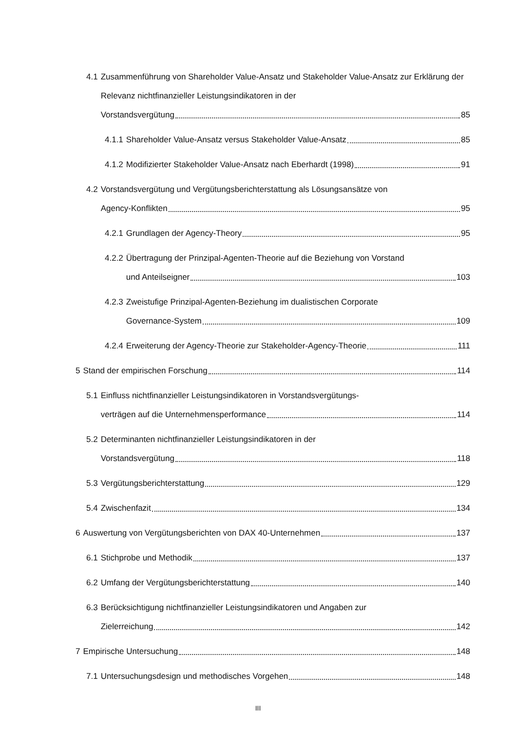4.1 Zusammenführung von Shareholder Value-Ansatz und Stakeholder Value-Ansatz zur Erklärung der Relevanz nichtfinanzieller Leistungsindikatoren in der
Vorstandsvergütung 85
4.1.1 Shareholder Value-Ansatz versus Stakeholder Value-Ansatz 85
4.1.2 Modifizierter Stakeholder Value-Ansatz nach Eberhardt (1998) 91
4.2 Vorstandsvergütung und Vergütungsberichterstattung als Lösungsansätze von
Agency-Konflikten 95
4.2.1 Grundlagen der Agency-Theory 95
4.2.2 Übertragung der Prinzipal-Agenten-Theorie auf die Beziehung von Vorstand
und Anteilseigner 103
4.2.3 Zweistufige Prinzipal-Agenten-Beziehung im dualistischen Corporate
Governance-System 109
4.2.4 Erweiterung der Agency-Theorie zur Stakeholder-Agency-Theorie 111
5 Stand der empirischen Forschung 114
5.1 Einfluss nichtfinanzieller Leistungsindikatoren in Vorstandsvergütungs-
verträgen auf die Unternehmensperformance 114
5.2 Determinanten nichtfinanzieller Leistungsindikatoren in der
Vorstandsvergütung 118
5.3 Vergütungsberichterstattung 129
5.4 Zwischenfazit 134
6 Auswertung von Vergütungsberichten von DAX 40-Unternehmen 137
6.1 Stichprobe und Methodik 137
6.2 Umfang der Vergütungsberichterstattung 140
6.3 Berücksichtigung nichtfinanzieller Leistungsindikatoren und Angaben zur
Zielerreichung 142
7 Empirische Untersuchung 148
7.1 Untersuchungsdesign und methodisches Vorgehen 148
III